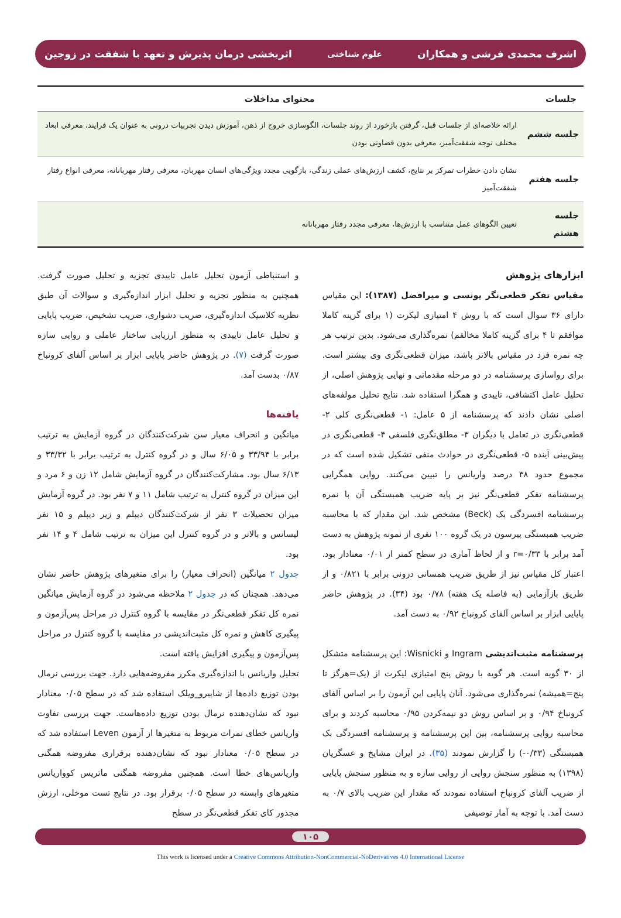اشرف محمدی فرشی و همکاران علوم شناختی اثربخشی درمان پذیرش و تعهد با شفقت در زوجین
| جلسات | محتوای مداخلات |
| --- | --- |
| جلسه ششم | ارائه خلاصه‌ای از جلسات قبل، گرفتن بازخورد از روند جلسات، الگوسازی خروج از ذهن، آموزش دیدن تجربیات درونی به عنوان یک فرایند، معرفی ابعاد مختلف توجه شفقت‌آمیز، معرفی بدون قضاوتی بودن |
| جلسه هفتم | نشان دادن خطرات تمرکز بر نتایج، کشف ارزش‌های عملی زندگی، بازگویی مجدد ویژگی‌های انسان مهربان، معرفی رفتار مهربانانه، معرفی انواع رفتار شفقت‌آمیز |
| جلسه هشتم | تعیین الگوهای عمل متناسب با ارزش‌ها، معرفی مجدد رفتار مهربانانه |
ابزارهای پژوهش
مقیاس تفکر قطعی‌نگر یونسی و میرافضل (۱۳۸۷): این مقیاس دارای ۳۶ سوال است که با روش ۴ امتیازی لیکرت (۱ برای گزینه کاملا موافقم تا ۴ برای گزینه کاملا مخالفم) نمره‌گذاری می‌شود. بدین ترتیب هر چه نمره فرد در مقیاس بالاتر باشد، میزان قطعی‌نگری وی بیشتر است. برای رواسازی پرسشنامه در دو مرحله مقدماتی و نهایی پژوهش اصلی، از تحلیل عامل اکتشافی، تاییدی و همگرا استفاده شد. نتایج تحلیل مولفه‌های اصلی نشان دادند که پرسشنامه از ۵ عامل: ۱- قطعی‌نگری کلی ۲- قطعی‌نگری در تعامل با دیگران ۳- مطلق‌نگری فلسفی ۴- قطعی‌نگری در پیش‌بینی آینده ۵- قطعی‌نگری در حوادث منفی تشکیل شده است که در مجموع حدود ۳۸ درصد واریانس را تبیین می‌کنند. روایی همگرایی پرسشنامه تفکر قطعی‌نگر نیز بر پایه ضریب همبستگی آن با نمره پرسشنامه افسردگی بک (Beck) مشخص شد. این مقدار که با محاسبه ضریب همبستگی پیرسون در یک گروه ۱۰۰ نفری از نمونه پژوهش به دست آمد برابر با r=۰/۳۳ و از لحاظ آماری در سطح کمتر از ۰/۰۱ معنادار بود. اعتبار کل مقیاس نیز از طریق ضریب همسانی درونی برابر با ۰/۸۲۱ و از طریق بازآزمایی (به فاصله یک هفته) ۰/۷۸ بود (۳۴). در پژوهش حاضر پایایی ابزار بر اساس آلفای کرونباخ ۰/۹۲ به دست آمد.
پرسشنامه مثبت‌اندیشی Ingram و Wisnicki: این پرسشنامه متشکل از ۳۰ گویه است. هر گویه با روش پنج امتیازی لیکرت از (یک=هرگز تا پنج=همیشه) نمره‌گذاری می‌شود. آنان پایایی این آزمون را بر اساس آلفای کرونباخ ۰/۹۴ و بر اساس روش دو نیمه‌کردن ۰/۹۵ محاسبه کردند و برای محاسبه روایی پرسشنامه، بین این پرسشنامه و پرسشنامه افسردگی بک همبستگی (۰/۳۳-) را گزارش نمودند (۳۵). در ایران مشایخ و عسگریان (۱۳۹۸) به منظور سنجش روایی از روایی سازه و به منظور سنجش پایایی از ضریب آلفای کرونباخ استفاده نمودند که مقدار این ضریب بالای ۰/۷ به دست آمد. با توجه به آمار توصیفی
و استنباطی آزمون تحلیل عامل تاییدی تجزیه و تحلیل صورت گرفت. همچنین به منظور تجزیه و تحلیل ابزار اندازه‌گیری و سوالات آن طبق نظریه کلاسیک اندازه‌گیری، ضریب دشواری، ضریب تشخیص، ضریب پایایی و تحلیل عامل تاییدی به منظور ارزیابی ساختار عاملی و روایی سازه صورت گرفت (۷). در پژوهش حاضر پایایی ابزار بر اساس آلفای کرونباخ ۰/۸۷ بدست آمد.
یافته‌ها
میانگین و انحراف معیار سن شرکت‌کنندگان در گروه آزمایش به ترتیب برابر با ۳۳/۹۴ و ۶/۰۵ سال و در گروه کنترل به ترتیب برابر با ۳۳/۳۲ و ۶/۱۳ سال بود. مشارکت‌کنندگان در گروه آزمایش شامل ۱۲ زن و ۶ مرد و این میزان در گروه کنترل به ترتیب شامل ۱۱ و ۷ نفر بود. در گروه آزمایش میزان تحصیلات ۳ نفر از شرکت‌کنندگان دیپلم و زیر دیپلم و ۱۵ نفر لیسانس و بالاتر و در گروه کنترل این میزان به ترتیب شامل ۴ و ۱۴ نفر بود.
جدول ۲ میانگین (انحراف معیار) را برای متغیرهای پژوهش حاضر نشان می‌دهد. همچنان که در جدول ۲ ملاحظه می‌شود در گروه آزمایش میانگین نمره کل تفکر قطعی‌نگر در مقایسه با گروه کنترل در مراحل پس‌آزمون و پیگیری کاهش و نمره کل مثبت‌اندیشی در مقایسه با گروه کنترل در مراحل پس‌آزمون و پیگیری افزایش یافته است.
تحلیل واریانس با اندازه‌گیری مکرر مفروضه‌هایی دارد. جهت بررسی نرمال بودن توزیع داده‌ها از شاپیرو_ویلک استفاده شد که در سطح ۰/۰۵ معنادار نبود که نشان‌دهنده نرمال بودن توزیع داده‌هاست. جهت بررسی تفاوت واریانس خطای نمرات مربوط به متغیرها از آزمون Leven استفاده شد که در سطح ۰/۰۵ معنادار نبود که نشان‌دهنده برقراری مفروضه همگنی واریانس‌های خطا است. همچنین مفروضه همگنی ماتریس کوواریانس متغیرهای وابسته در سطح ۰/۰۵ برقرار بود. در نتایج تست موخلی، ارزش مجذور کای تفکر قطعی‌نگر در سطح
۱۰۵
This work is licensed under a Creative Commons Attribution-NonCommercial-NoDerivatives 4.0 International License